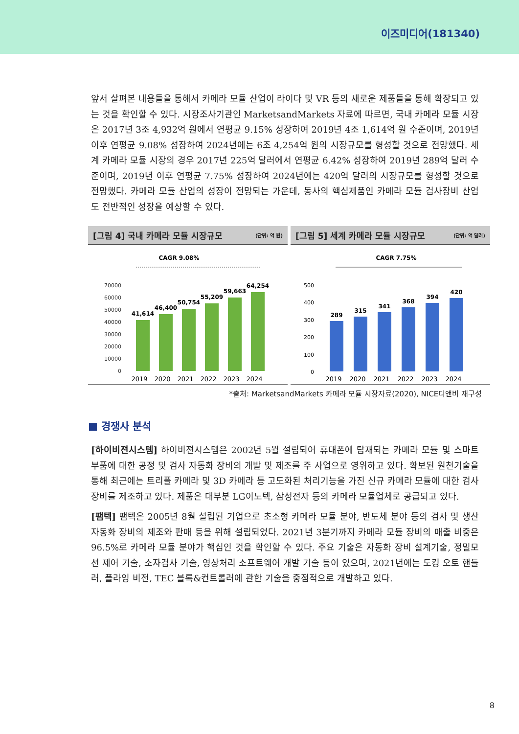이즈미디어(181340)
앞서 살펴본 내용들을 통해서 카메라 모듈 산업이 라이다 및 VR 등의 새로운 제품들을 통해 확장되고 있는 것을 확인할 수 있다. 시장조사기관인 MarketsandMarkets 자료에 따르면, 국내 카메라 모듈 시장은 2017년 3조 4,932억 원에서 연평균 9.15% 성장하여 2019년 4조 1,614억 원 수준이며, 2019년 이후 연평균 9.08% 성장하여 2024년에는 6조 4,254억 원의 시장규모를 형성할 것으로 전망했다. 세계 카메라 모듈 시장의 경우 2017년 225억 달러에서 연평균 6.42% 성장하여 2019년 289억 달러 수준이며, 2019년 이후 연평균 7.75% 성장하여 2024년에는 420억 달러의 시장규모를 형성할 것으로 전망했다. 카메라 모듈 산업의 성장이 전망되는 가운데, 동사의 핵심제품인 카메라 모듈 검사장비 산업도 전반적인 성장을 예상할 수 있다.
[그림 4] 국내 카메라 모듈 시장규모 (단위: 억 원)
CAGR 9.08%
70000
60000
50000
40000
30000
20000
10000
0
41,614
46,400
50,754
55,209
59,663
64,254
2019
2020
2021
2022
2023
2024
[그림 5] 세계 카메라 모듈 시장규모 (단위: 억 달러)
CAGR 7.75%
500
400
300
200
100
0
289
315
341
368
394
420
2019
2020
2021
2022
2023
2024
*출처: MarketsandMarkets 카메라 모듈 시장자료(2020), NICE디앤비 재구성
■ 경쟁사 분석
[하이비젼시스템] 하이비젼시스템은 2002년 5월 설립되어 휴대폰에 탑재되는 카메라 모듈 및 스마트 부품에 대한 공정 및 검사 자동화 장비의 개발 및 제조를 주 사업으로 영위하고 있다. 확보된 원천기술을 통해 최근에는 트리플 카메라 및 3D 카메라 등 고도화된 처리기능을 가진 신규 카메라 모듈에 대한 검사장비를 제조하고 있다. 제품은 대부분 LG이노텍, 삼성전자 등의 카메라 모듈업체로 공급되고 있다.
[팸텍] 팸텍은 2005년 8월 설립된 기업으로 초소형 카메라 모듈 분야, 반도체 분야 등의 검사 및 생산 자동화 장비의 제조와 판매 등을 위해 설립되었다. 2021년 3분기까지 카메라 모듈 장비의 매출 비중은 96.5%로 카메라 모듈 분야가 핵심인 것을 확인할 수 있다. 주요 기술은 자동화 장비 설계기술, 정밀모션 제어 기술, 소자검사 기술, 영상처리 소프트웨어 개발 기술 등이 있으며, 2021년에는 도킹 오토 핸들러, 플라잉 비전, TEC 블록&컨트롤러에 관한 기술을 중점적으로 개발하고 있다.
8